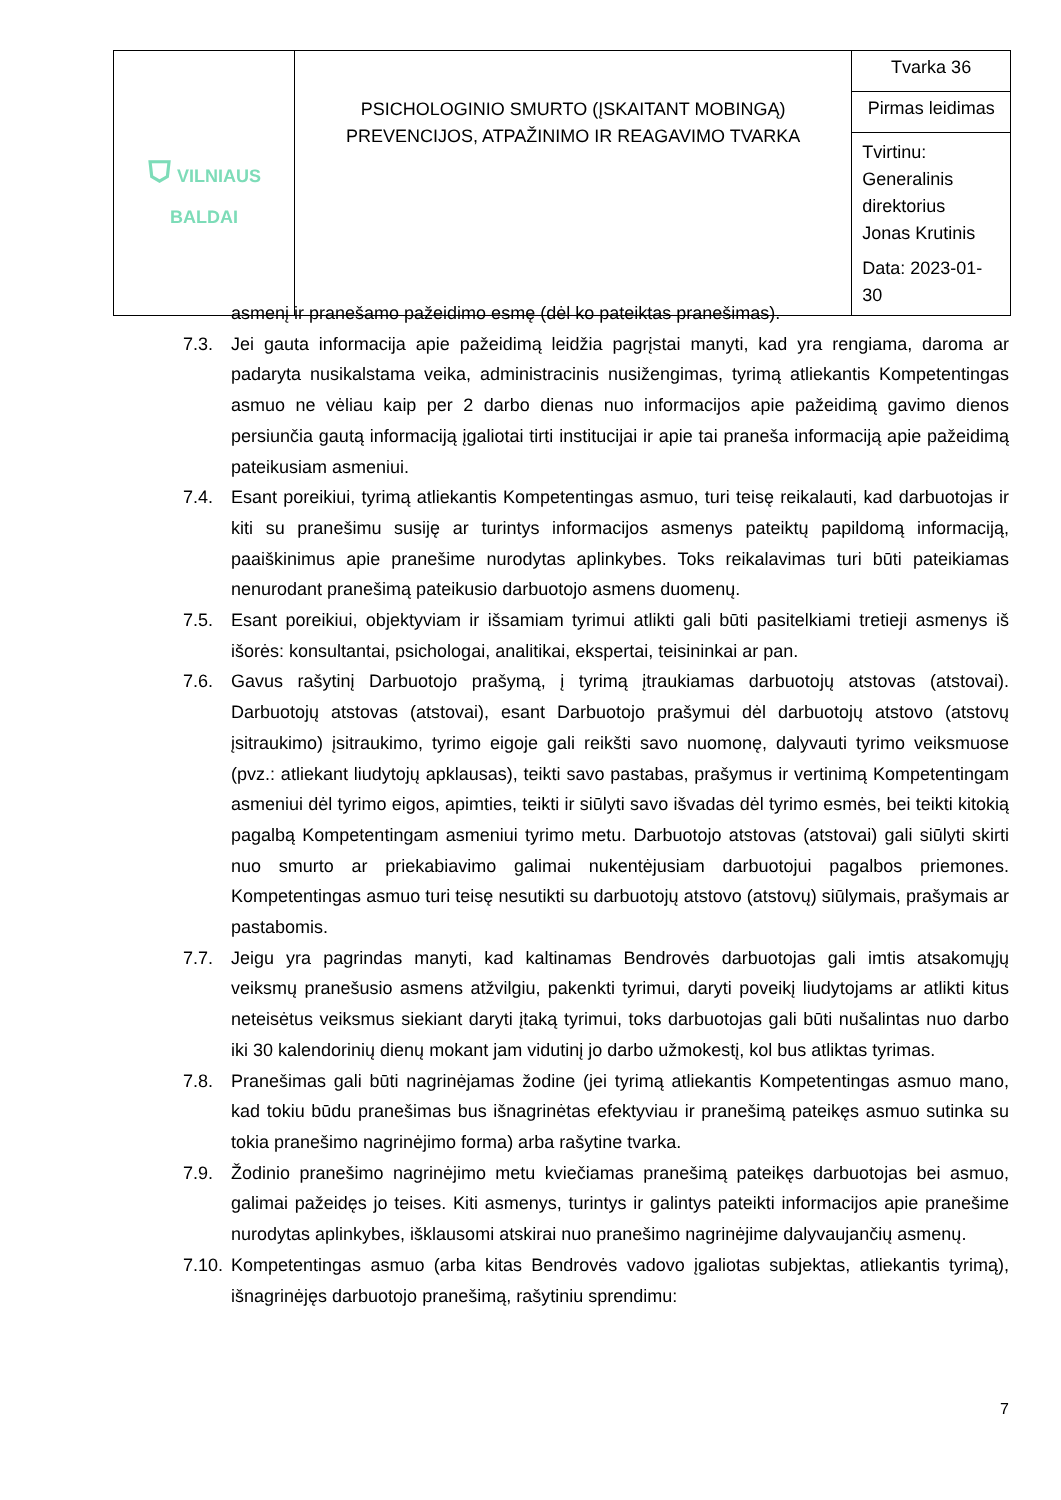| ⛉ VILNIAUS BALDAI | PSICHOLOGINIO SMURTO (ĮSKAITANT MOBINGĄ) PREVENCIJOS, ATPAŽINIMO IR REAGAVIMO TVARKA | Tvarka 36 |
| | | Pirmas leidimas |
| | | Tvirtinu: Generalinis direktorius Jonas Krutinis Data: 2023-01-30 |
asmenį ir pranešamo pažeidimo esmę (dėl ko pateiktas pranešimas).
7.3. Jei gauta informacija apie pažeidimą leidžia pagrįstai manyti, kad yra rengiama, daroma ar padaryta nusikalstama veika, administracinis nusižengimas, tyrimą atliekantis Kompetentingas asmuo ne vėliau kaip per 2 darbo dienas nuo informacijos apie pažeidimą gavimo dienos persiunčia gautą informaciją įgaliotai tirti institucijai ir apie tai praneša informaciją apie pažeidimą pateikusiam asmeniui.
7.4. Esant poreikiui, tyrimą atliekantis Kompetentingas asmuo, turi teisę reikalauti, kad darbuotojas ir kiti su pranešimu susiję ar turintys informacijos asmenys pateiktų papildomą informaciją, paaiškinimus apie pranešime nurodytas aplinkybes. Toks reikalavimas turi būti pateikiamas nenurodant pranešimą pateikusio darbuotojo asmens duomenų.
7.5. Esant poreikiui, objektyviam ir išsamiam tyrimui atlikti gali būti pasitelkiami tretieji asmenys iš išorės: konsultantai, psichologai, analitikai, ekspertai, teisininkai ar pan.
7.6. Gavus rašytinį Darbuotojo prašymą, į tyrimą įtraukiamas darbuotojų atstovas (atstovai). Darbuotojų atstovas (atstovai), esant Darbuotojo prašymui dėl darbuotojų atstovo (atstovų įsitraukimo) įsitraukimo, tyrimo eigoje gali reikšti savo nuomonę, dalyvauti tyrimo veiksmuose (pvz.: atliekant liudytojų apklausas), teikti savo pastabas, prašymus ir vertinimą Kompetentingam asmeniui dėl tyrimo eigos, apimties, teikti ir siūlyti savo išvadas dėl tyrimo esmės, bei teikti kitokią pagalbą Kompetentingam asmeniui tyrimo metu. Darbuotojo atstovas (atstovai) gali siūlyti skirti nuo smurto ar priekabiavimo galimai nukentėjusiam darbuotojui pagalbos priemones. Kompetentingas asmuo turi teisę nesutikti su darbuotojų atstovo (atstovų) siūlymais, prašymais ar pastabomis.
7.7. Jeigu yra pagrindas manyti, kad kaltinamas Bendrovės darbuotojas gali imtis atsakomųjų veiksmų pranešusio asmens atžvilgiu, pakenkti tyrimui, daryti poveikį liudytojams ar atlikti kitus neteisėtus veiksmus siekiant daryti įtaką tyrimui, toks darbuotojas gali būti nušalintas nuo darbo iki 30 kalendorinių dienų mokant jam vidutinį jo darbo užmokestį, kol bus atliktas tyrimas.
7.8. Pranešimas gali būti nagrinėjamas žodine (jei tyrimą atliekantis Kompetentingas asmuo mano, kad tokiu būdu pranešimas bus išnagrinėtas efektyviau ir pranešimą pateikęs asmuo sutinka su tokia pranešimo nagrinėjimo forma) arba rašytine tvarka.
7.9. Žodinio pranešimo nagrinėjimo metu kviečiamas pranešimą pateikęs darbuotojas bei asmuo, galimai pažeidęs jo teises. Kiti asmenys, turintys ir galintys pateikti informacijos apie pranešime nurodytas aplinkybes, išklausomi atskirai nuo pranešimo nagrinėjime dalyvaujančių asmenų.
7.10. Kompetentingas asmuo (arba kitas Bendrovės vadovo įgaliotas subjektas, atliekantis tyrimą), išnagrinėjęs darbuotojo pranešimą, rašytiniu sprendimu:
7